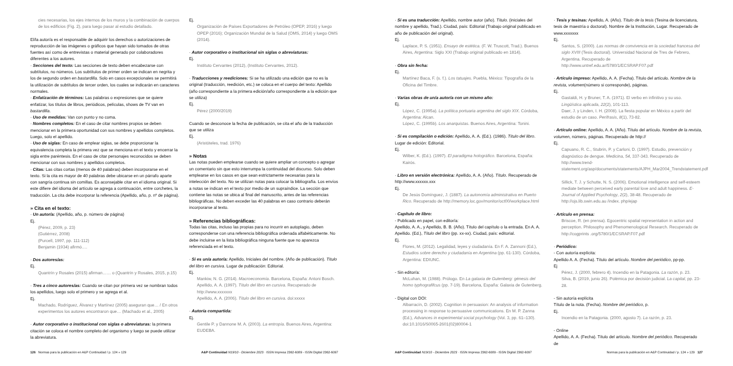cies necesarias, los ejes internos de los muros y la combinación de cuerpos de los edificios (Fig. 2), para luego pasar al estudio detallado.
El/la autor/a es el responsable de adquirir los derechos o autorizaciones de reproducción de las imágenes o gráficos que hayan sido tomados de otras fuentes así como de entrevistas o material generado por colaboradores diferentes a los autores.
· Secciones del texto: Las secciones de texto deben encabezarse con subtítulos, no números. Los subtítulos de primer orden se indican en negrita y los de segundo orden en bastardilla. Solo en casos excepcionales se permitirá la utilización de subtítulos de tercer orden, los cuales se indicarán en caracteres normales.
· Enfatización de términos: Las palabras o expresiones que se quiere enfatizar, los títulos de libros, periódicos, películas, shows de TV van en bastardilla.
· Uso de medidas: Van con punto y no coma.
· Nombres completos: En el caso de citar nombres propios se deben mencionar en la primera oportunidad con sus nombres y apellidos completos. Luego, solo el apellido.
· Uso de siglas: En caso de emplear siglas, se debe proporcionar la equivalencia completa la primera vez que se menciona en el texto y encerrar la sigla entre paréntesis. En el caso de citar personajes reconocidos se deben mencionar con sus nombres y apellidos completos.
· Citas: Las citas cortas (menos de 40 palabras) deben incorporarse en el texto. Si la cita es mayor de 40 palabras debe ubicarse en un párrafo aparte con sangría continua sin comillas. Es aconsejable citar en el idioma original. Si este difiere del idioma del artículo se agrega a continuación, entre corchetes, la traducción. La cita debe incorporar la referencia (Apellido, año, p. nº de página).
» Cita en el texto:
· Un autor/a: (Apellido, año, p. número de página)
Ej.
(Pérez, 2009, p. 23)
(Gutiérrez, 2008)
(Purcell, 1997, pp. 111-112)
Benjamin (1934) afirmó….
· Dos autores/as:
Ej.
Quantrín y Rosales (2015) afirman…… o (Quantrín y Rosales, 2015, p.15)
· Tres a cinco autores/as: Cuando se citan por primera vez se nombran todos los apellidos, luego solo el primero y se agrega et al.
Ej.
Machado, Rodríguez, Álvarez y Martínez (2005) aseguran que… / En otros experimentos los autores encontraron que… (Machado et al., 2005)
· Autor corporativo o institucional con siglas o abreviaturas: la primera citación se coloca el nombre completo del organismo y luego se puede utilizar la abreviatura.
Ej.
Organización de Países Exportadores de Petróleo (OPEP, 2016) y luego OPEP (2016); Organización Mundial de la Salud (OMS, 2014) y luego OMS (2014).
· Autor corporativo o institucional sin siglas o abreviaturas:
Ej.
Instituto Cervantes (2012), (Instituto Cervantes, 2012).
· Traducciones y reediciones: Si se ha utilizado una edición que no es la original (traducción, reedición, etc.) se coloca en el cuerpo del texto: Apellido (año correspondiente a la primera edición/año correspondiente a la edición que se utiliza)
Ej.
Pérez (2000/2019)
Cuando se desconoce la fecha de publicación, se cita el año de la traducción que se utiliza
Ej.
(Aristóteles, trad. 1976)
» Notas
Las notas pueden emplearse cuando se quiere ampliar un concepto o agregar un comentario sin que esto interrumpa la continuidad del discurso. Solo deben emplearse en los casos en que sean estrictamente necesarias para la intelección del texto. No se utilizan notas para colocar la bibliografía. Los envíos a notas se indican en el texto por medio de un supraíndice. La sección que contiene las notas se ubica al final del manuscrito, antes de las referencias bibliográficas. No deben exceder las 40 palabras en caso contrario deberán incorporarse al texto.
» Referencias bibliográficas:
Todas las citas, incluso las propias para no incurrir en autoplagio, deben corresponderse con una referencia bibliográfica ordenada alfabéticamente. No debe incluirse en la lista bibliográfica ninguna fuente que no aparezca referenciada en el texto.
· Si es un/a autor/a: Apellido, Iniciales del nombre. (Año de publicación). Título del libro en cursiva. Lugar de publicación: Editorial.
Ej.
Mankiw, N. G. (2014). Macroeconomía. Barcelona, España: Antoni Bosch.
Apellido, A. A. (1997). Título del libro en cursiva. Recuperado de http://www.xxxxxxx
Apellido, A. A. (2006). Título del libro en cursiva. doi:xxxxx
· Autoría compartida:
Ej.
Gentile P. y Dannone M. A. (2003). La entropía. Buenos Aires, Argentina: EUDEBA.
126 Normas para la publicación en A&P Continuidad / p. 124 » 129 A&P Continuidad N19/10 - Diciembre 2023 · ISSN Impresa 2362-6089 - ISSN Digital 2362-6097
· Si es una traducción: Apellido, nombre autor (año). Título. (iniciales del nombre y apellido, Trad.). Ciudad, país: Editorial (Trabajo original publicado en año de publicación del original).
Ej.
Laplace, P. S. (1951). Ensayo de estética. (F. W. Truscott, Trad.). Buenos Aires, Argentina: Siglo XXI (Trabajo original publicado en 1814).
· Obra sin fecha:
Ej.
Martínez Baca, F. (s. f.). Los tatuajes. Puebla, México: Tipografía de la Oficina del Timbre.
· Varias obras de un/a autor/a con un mismo año:
Ej.
López, C. (1995a). La política portuaria argentina del siglo XIX. Córdoba, Argentina: Alcan.
López, C. (1995b). Los anarquistas. Buenos Aires, Argentina: Tonini.
· Si es compilación o edición: Apellido, A. A. (Ed.). (1986). Título del libro. Lugar de edición: Editorial.
Ej.
Wilber, K. (Ed.). (1997). El paradigma holográfico. Barcelona, España: Kairós.
· Libro en versión electrónica: Apellido, A. A. (Año). Título. Recuperado de http://www.xxxxxx.xxx
Ej.
De Jesús Domínguez, J. (1887). La autonomía administrativa en Puerto Rico. Recuperado de http://memory.loc.gov/monitor/oct00/workplace.html
· Capítulo de libro:
- Publicado en papel, con editor/a:
Apellido, A. A., y Apellido, B. B. (Año). Título del capítulo o la entrada. En A. A. Apellido. (Ed.), Título del libro (pp. xx-xx). Ciudad, país: editorial.
Ej.
Flores, M. (2012). Legalidad, leyes y ciudadanía. En F. A. Zannoni (Ed.), Estudios sobre derecho y ciudadanía en Argentina (pp. 61-130). Córdoba, Argentina: EDIUNC.
- Sin editor/a:
McLuhan, M. (1988). Prólogo. En La galaxia de Gutenberg: génesis del homo typhografifcus (pp. 7-19). Barcelona, España: Galaxia de Gutenberg.
- Digital con DOI:
Albarracín, D. (2002). Cognition in persuasion: An analysis of information processing in response to persuasive communications. En M. P. Zanna (Ed.), Advances in experimental social psychology (Vol. 3, pp. 61–130). doi:10.1016/S0065-2601(02)80004-1
· Tesis y tesinas: Apellido, A. (Año). Título de la tesis (Tesina de licenciatura, tesis de maestría o doctoral). Nombre de la Institución, Lugar. Recuperado de www.xxxxxxx
Ej.
Santos, S. (2000). Las normas de convivencia en la sociedad francesa del siglo XVIII (Tesis doctoral). Universidad Nacional de Tres de Febrero, Argentina. Recuperado de http://www.untref.edu.ar/5780/1/ECSRAP.F07.pdf
· Artículo impreso: Apellido, A. A. (Fecha). Título del artículo. Nombre de la revista, volumen(número si corresponde), páginas.
Ej.
Gastaldi, H. y Bruner, T. A. (1971). El verbo en infinitivo y su uso. Lingüística aplicada, 22(2), 101-113.
Daer, J. y Linden, I. H. (2008). La fiesta popular en México a partir del estudio de un caso. Perífrasis, 8(1), 73-82.
· Artículo online: Apellido, A. A. (Año). Título del artículo. Nombre de la revista, volumen, número, páginas. Recuperado de http://
Ej.
Capuano, R. C., Stubrin, P. y Carloni, D. (1997). Estudio, prevención y diagnóstico de dengue. Medicina, 54, 337-343. Recuperado de http://www.trend-statement.org/asp/documents/statements/AJPH_Mar2004_Trendstatement.pdf
Sillick, T. J. y Schutte, N. S. (2006). Emotional intelligence and self-esteem mediate between perceived early parental love and adult happiness. E-Journal of Applied Psychology, 2(2), 38-48. Recuperado de http://ojs.lib.swin.edu.au /index. php/ejap
· Artículo en prensa:
Briscoe, R. (en prensa). Egocentric spatial representation in action and perception. Philosophy and Phenomenological Research. Recuperado de http://cogprints .org/5780/1/ECSRAP.F07.pdf
· Periódico:
- Con autoría explícita:
Apellido A. A. (Fecha). Título del artículo. Nombre del periódico, pp-pp.
Ej
Pérez, J. (2000, febrero 4). Incendio en la Patagonia. La razón, p. 23.
Silva, B. (2019, junio 26). Polémica por decisión judicial. La capital, pp. 23-28.
- Sin autoría explícita
Título de la nota. (Fecha). Nombre del periódico, p.
Ej.
Incendio en la Patagonia. (2000, agosto 7). La razón, p. 23.
- Online
Apellido, A. A. (Fecha). Título del artículo. Nombre del periódico. Recuperado de
A&P Continuidad N19/10 - Diciembre 2023 · ISSN Impresa 2362-6089 - ISSN Digital 2362-6097 Normas para la publicación en A&P Continuidad / p. 124 » 129 127